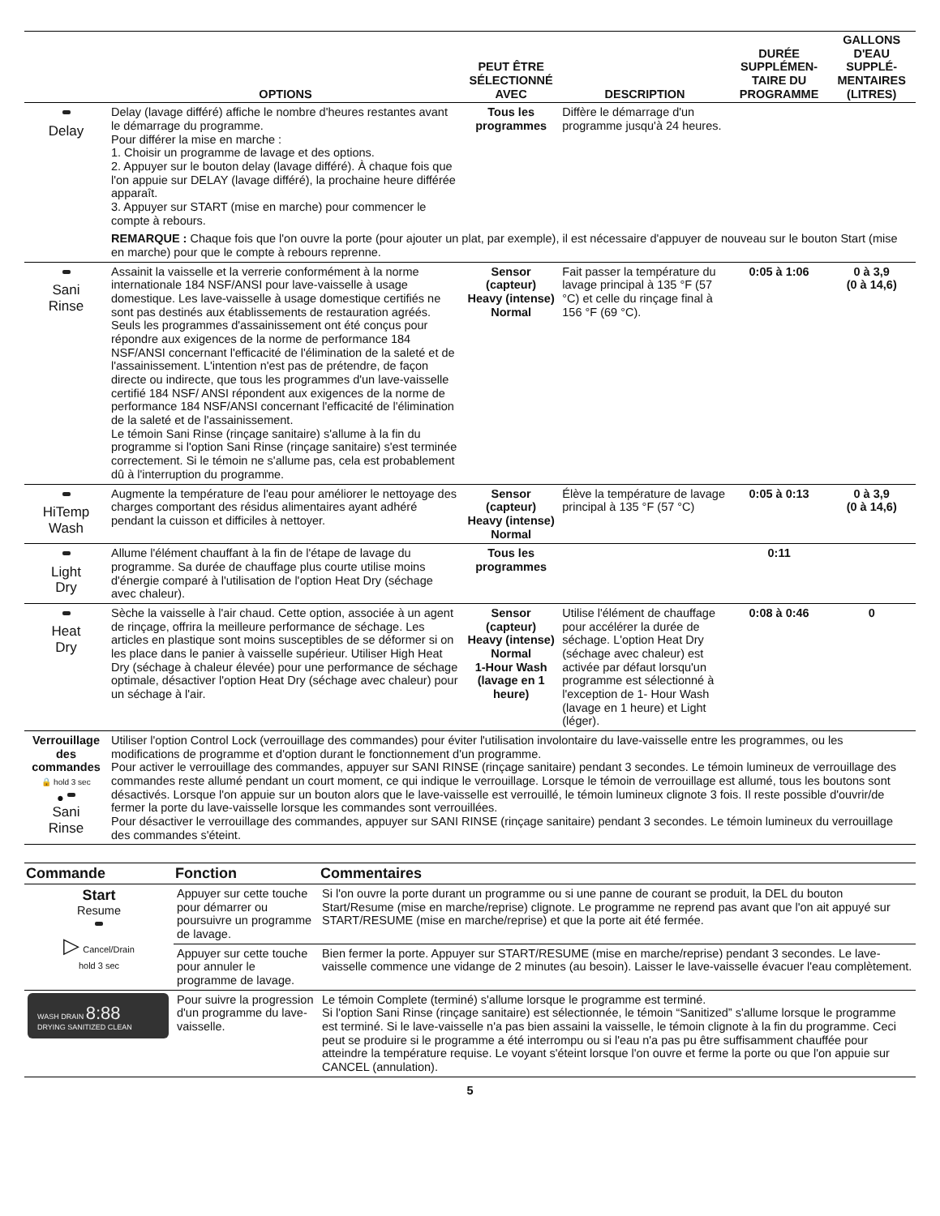| | OPTIONS | PEUT ÊTRE SÉLECTIONNÉ AVEC | DESCRIPTION | DURÉE SUPPLÉMEN-TAIRE DU PROGRAMME | GALLONS D'EAU SUPPLÉ-MENTAIRES (LITRES) |
| --- | --- | --- | --- | --- | --- |
| Delay | Delay (lavage différé) affiche le nombre d'heures restantes avant le démarrage du programme. Pour différer la mise en marche : 1. Choisir un programme de lavage et des options. 2. Appuyer sur le bouton delay (lavage différé). À chaque fois que l'on appuie sur DELAY (lavage différé), la prochaine heure différée apparaît. 3. Appuyer sur START (mise en marche) pour commencer le compte à rebours. | Tous les programmes | Diffère le démarrage d'un programme jusqu'à 24 heures. | | |
| | REMARQUE : Chaque fois que l'on ouvre la porte (pour ajouter un plat, par exemple), il est nécessaire d'appuyer de nouveau sur le bouton Start (mise en marche) pour que le compte à rebours reprenne. | | | | |
| Sani Rinse | Assainit la vaisselle et la verrerie conformément à la norme internationale 184 NSF/ANSI pour lave-vaisselle à usage domestique. Les lave-vaisselle à usage domestique certifiés ne sont pas destinés aux établissements de restauration agréés. Seuls les programmes d'assainissement ont été conçus pour répondre aux exigences de la norme de performance 184 NSF/ANSI concernant l'efficacité de l'élimination de la saleté et de l'assainissement. L'intention n'est pas de prétendre, de façon directe ou indirecte, que tous les programmes d'un lave-vaisselle certifié 184 NSF/ ANSI répondent aux exigences de la norme de performance 184 NSF/ANSI concernant l'efficacité de l'élimination de la saleté et de l'assainissement. Le témoin Sani Rinse (rinçage sanitaire) s'allume à la fin du programme si l'option Sani Rinse (rinçage sanitaire) s'est terminée correctement. Si le témoin ne s'allume pas, cela est probablement dû à l'interruption du programme. | Sensor (capteur) Heavy (intense) Normal | Fait passer la température du lavage principal à 135 °F (57 °C) et celle du rinçage final à 156 °F (69 °C). | 0:05 à 1:06 | 0 à 3,9 (0 à 14,6) |
| HiTemp Wash | Augmente la température de l'eau pour améliorer le nettoyage des charges comportant des résidus alimentaires ayant adhéré pendant la cuisson et difficiles à nettoyer. | Sensor (capteur) Heavy (intense) Normal | Élève la température de lavage principal à 135 °F (57 °C) | 0:05 à 0:13 | 0 à 3,9 (0 à 14,6) |
| Light Dry | Allume l'élément chauffant à la fin de l'étape de lavage du programme. Sa durée de chauffage plus courte utilise moins d'énergie comparé à l'utilisation de l'option Heat Dry (séchage avec chaleur). | Tous les programmes | | 0:11 | |
| Heat Dry | Sèche la vaisselle à l'air chaud. Cette option, associée à un agent de rinçage, offrira la meilleure performance de séchage. Les articles en plastique sont moins susceptibles de se déformer si on les place dans le panier à vaisselle supérieur. Utiliser High Heat Dry (séchage à chaleur élevée) pour une performance de séchage optimale, désactiver l'option Heat Dry (séchage avec chaleur) pour un séchage à l'air. | Sensor (capteur) Heavy (intense) Normal 1-Hour Wash (lavage en 1 heure) | Utilise l'élément de chauffage pour accélérer la durée de séchage. L'option Heat Dry (séchage avec chaleur) est activée par défaut lorsqu'un programme est sélectionné à l'exception de 1- Hour Wash (lavage en 1 heure) et Light (léger). | 0:08 à 0:46 | 0 |
| Verrouillage des commandes 🔒 hold 3 sec ● Sani Rinse | Utiliser l'option Control Lock (verrouillage des commandes) pour éviter l'utilisation involontaire du lave-vaisselle entre les programmes, ou les modifications de programme et d'option durant le fonctionnement d'un programme. Pour activer le verrouillage des commandes, appuyer sur SANI RINSE (rinçage sanitaire) pendant 3 secondes. Le témoin lumineux de verrouillage des commandes reste allumé pendant un court moment, ce qui indique le verrouillage. Lorsque le témoin de verrouillage est allumé, tous les boutons sont désactivés. Lorsque l'on appuie sur un bouton alors que le lave-vaisselle est verrouillé, le témoin lumineux clignote 3 fois. Il reste possible d'ouvrir/de fermer la porte du lave-vaisselle lorsque les commandes sont verrouillées. Pour désactiver le verrouillage des commandes, appuyer sur SANI RINSE (rinçage sanitaire) pendant 3 secondes. Le témoin lumineux du verrouillage des commandes s'éteint. | | | | |
| Commande | Fonction | Commentaires |
| --- | --- | --- |
| Start Resume ▷ Cancel/Drain hold 3 sec | Appuyer sur cette touche pour démarrer ou poursuivre un programme de lavage. | Si l'on ouvre la porte durant un programme ou si une panne de courant se produit, la DEL du bouton Start/Resume (mise en marche/reprise) clignote. Le programme ne reprend pas avant que l'on ait appuyé sur START/RESUME (mise en marche/reprise) et que la porte ait été fermée. |
| | Appuyer sur cette touche pour annuler le programme de lavage. | Bien fermer la porte. Appuyer sur START/RESUME (mise en marche/reprise) pendant 3 secondes. Le lave-vaisselle commence une vidange de 2 minutes (au besoin). Laisser le lave-vaisselle évacuer l'eau complètement. |
| WASH DRAIN 8:88 DRYING SANITIZED CLEAN | Pour suivre la progression d'un programme du lave-vaisselle. | Le témoin Complete (terminé) s'allume lorsque le programme est terminé. Si l'option Sani Rinse (rinçage sanitaire) est sélectionnée, le témoin “Sanitized” s'allume lorsque le programme est terminé. Si le lave-vaisselle n'a pas bien assaini la vaisselle, le témoin clignote à la fin du programme. Ceci peut se produire si le programme a été interrompu ou si l'eau n'a pas pu être suffisamment chauffée pour atteindre la température requise. Le voyant s'éteint lorsque l'on ouvre et ferme la porte ou que l'on appuie sur CANCEL (annulation). |
5